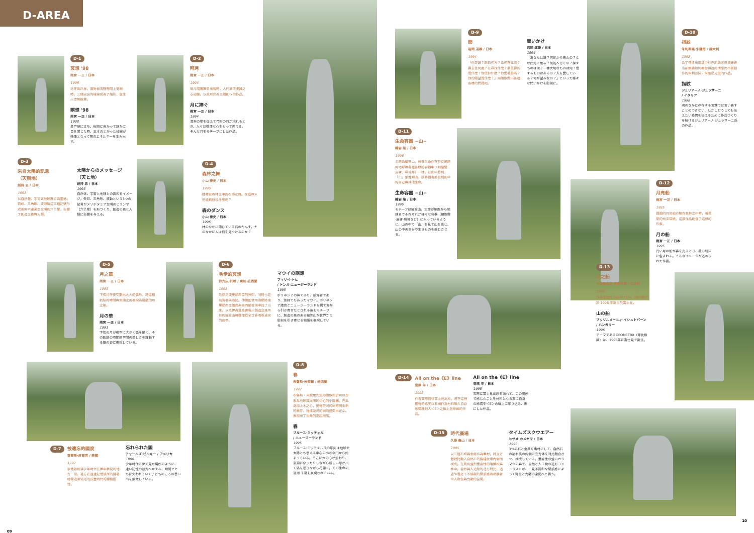D-AREA
D-1
冥想 '98
雨宮 一正 / 日本
1998
站在鼻戶屋，面對樹海靜靜閉上雙眼時，三條尖尖的稜線成為了殘影，誕生出虛無能量。
瞑想 '98
雨宮 一正 / 日本
1998
鼻戸屋に立ち、樹海に向かって静かに目を閉じた時、三本のとがった稜線が残像となって無のエネルギーを生み出す。
D-2
拜月
雨宮 一正 / 日本
1994
彎月隨著繁星出現時，人們滿懷虔誠之心迎接。以此月亮為主題創作的作品。
月に捧ぐ
雨宮 一正 / 日本
1994
満天の星を従えて弓形の月が現れるとき、人々は敬虔な心をもって迎える。そんな月をモチーフにした作品。
D-3
來自太陽的訊息
（天與地）
劍持 忠 / 日本
1993
以自然體、宇宙與地球融合為靈感。箭頭、三角形、波浪線這三種記號形成美索不達米亞文明的六芒星，影響了創造之森與人類。
太陽からのメッセージ
（天と地）
剣持 忠 / 日本
1993
自然体、宇宙と地球との調和をイメージ。矢印、三角形、波動という3つの記号がメソポタミア文明のヒランヤ（六芒星）を形づくり、創造の森と人類に影響を与える。
D-4
森林之舞
小山 泰史 / 日本
1996
隱藏在森林之中的石頭之舞。在這裡人們能夠發現什麼呢？
森のダンス
小山 泰史 / 日本
1996
林のなかに閉じている石のたんす。そのなかに人は何を見つけるのか？
D-5
月之華
雨宮 一正 / 日本
1993
下弦月在夜空劃出大大的弧形，將這種軌跡的時間與空間之美表現為躍動的月之華。
月の華
雨宮 一正 / 日本
1993
下弦の月が夜空に大きく弧を描く、その軌跡の時間的空間の美しさを躍動する華の姿に表現している。
D-6
毛伊的冥想
菲力皮·托希 / 東加·紐西蘭
1995
毛伊是玻里尼西亞的神明，同時也是航海者與漁民。傳說他使用漁網將玻里尼西亞諸島與紐西蘭從海中拉了出來。以毛伊為靈感表現出創造之森所在的編笠山將雕像從全世界吸引過來的故事。
マウイの瞑想
フィリペ·トヒ
/ トンガ·ニュージーランド
1995
ポリネシアの神であり、航海者であり、漁師でもあったマウイ。ポリネシア諸島とニュージーランドを網で海から引き寄せたとされる彼をモチーフに、創造の森のある編笠山が世界から彫刻を引き寄せる物語を表現している。
D-7 被遺忘的國度
查爾斯·皮爾吉 / 美國
1992
象徵著彷彿少年時代在夢中夢見的地方一般，遺忘在遙遠記憶彼岸的隨著時間逐漸消逝的孩童時代的朦朧回憶。
忘れられた国
チャールズ·ピルキー / アメリカ
1998
少年時代に夢で見た場所のように、遠い記憶の彼方へかすみ、時間とともに失われていく子どものころの思い出を象徴している。
D-8
春
布魯斯·米契爾 / 紐西蘭
1992
布魯斯・米契爾先生的雕像始於可以想象為地球或太陽的中心的小圓圈。在此處加上木之心，變得空洞的同時萌生新的嫩芽，捲成漩渦的同時盛開出花朵。表現出了生命的潮起潮落。
春
ブルース·ミッチェル
/ ニュージーランド
1995
ブルース·ミッチェル氏の彫刻は地球や太陽とも思える中心の小さな円から始まっている。そこに木の心が加わり、空洞になったりしながら新しい芽が出て渦を巻きながら花開く。その生命の満潮·干潮を表現されている。
09
D-9
問
岩岡 道雄 / 日本
1994
「你是誰？來自何方？為何在此處？要去往何處？在尋找什麼？最重要的是什麼？你信仰什麼？你愛著誰嗎？你的願望是什麼？」向雕像問出各種各樣的問題吧。
問いかけ
岩岡 道雄 / 日本
1994
「あなたは誰？何処から来たの？なぜ此処に居る？何処へ行くの？探すものは何？一番大切なものは何？信ずるものはあるの？人を愛している？何が望みなの？」といった様々な問いかけを彫刻に。
D-10
指紋
朱利亞諾·朱薩尼 / 義大利
1998
為了傳達出靈魂中存在的語言無法表達出卻無論如何都想傳達的情感而不斷創作的朱利亞諾・朱薩尼先生的作品。
指紋
ジュリアーノ·ジュッサーニ
/ イタリア
1998
魂のなかに存在する言葉では言い表すことのできない、しかしどうしても伝えたい感情を伝えるために作品づくりを続けるジュリアーノ·ジュッサーニ氏の作品。
D-11
生命容器 −山−
鐵岩 隆 / 日本
1996
主題為編笠山。就像生命存在於從細胞到地球等各種各樣的容器中（細胞壁、皮膚、環境等）一樣，在山中看到「山」感覺到山，讓參觀者感受到山中的自己與其他生命。
生命容器 −山−
鐵岩 隆 / 日本
1996
モチーフは編笠山。生命が細胞から地球までそれぞれが様々な容器（細胞壁·皮膚·環境など）に入っているように、山の中で「山」を見て山を感じ、山の中の自分や生きものを感じさせる。
D-12
月亮船
雨宮 一正 / 日本
1995
圓圓的月亮船行駛在森林之中時，被星星的飛沫環繞。這部作品飽含了這樣的形象。
月の船
雨宮 一正 / 日本
1995
円い月の船が森を走るとき、星の飛沫に包まれる。そんなイメージが込められた作品。
D-14 All on the《E》line
菅原 年 / 日本
1998
作者實際前往富士見高原，將在這裡獲得的感受以石頭作為材料融入自身感情雕刻入＜E＞之線上創作出的作品。
All on the《E》line
菅原 年 / 日本
1998
実際に富士見高原を訪れて、この場所で感じたことを材料となる石に自身の感情を＜E＞の線上に彫り込み、形にした作品。
D-13
山之船
布索魯梅尼·伊斯特萬 / 匈牙利
1996
作為主題的 GEOMETRit（幾何數列）於 1996 年誕生於富士見。
山の船
ブッソルメーニィ·イシュトバーン
/ ハンガリー
1996
テーマであるGEOMETRit（等比級数）は、1996年に富士見で誕生。
D-15 時代廣場
久雄 龜山 / 日本
1995
以三種石頭與金屬作為素材，將立方體對比融入自然石的裂縫紋理內側而構成。在具有強烈垂直性的落葉松森林中，自然與人造物的造形對比，透過乍看之下不協調的緊張感將參觀者帶入野生與力動的空間。
タイムズスクウエアー
ヒサオ カメヤマ / 日本
1995
3つの石と金属を素材にして、自然石の割れ肌の内側に立方体を対比融合させ、構成している。垂直性の強いカラマツの森で、自然と人工物の造形コントラストが、一見不調和な緊張感によって野生と力動の空間へと誘う。
10